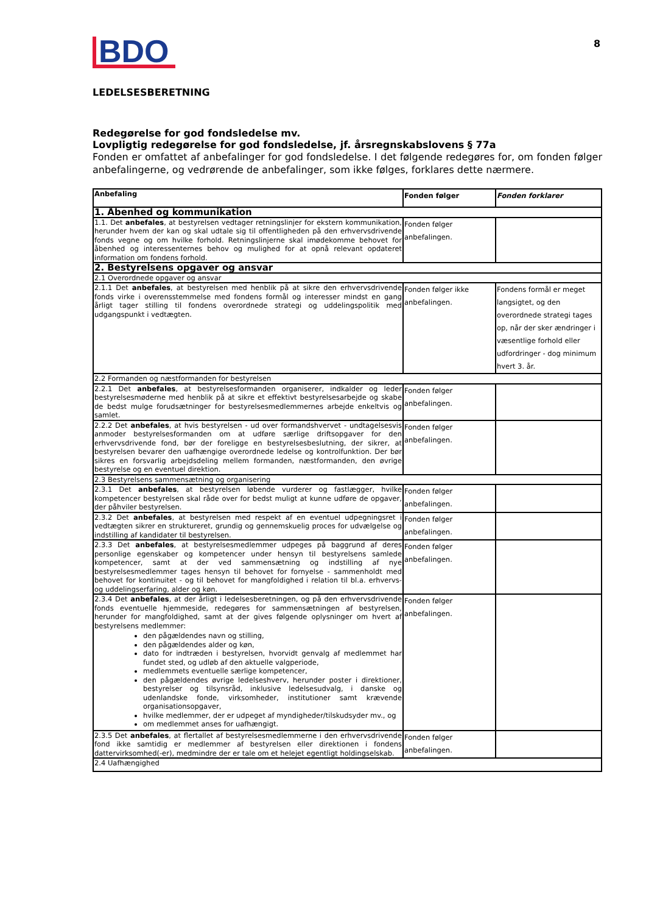BDO
8
LEDELSESBERETNING
Redegørelse for god fondsledelse mv.
Lovpligtig redegørelse for god fondsledelse, jf. årsregnskabslovens § 77a
Fonden er omfattet af anbefalinger for god fondsledelse. I det følgende redegøres for, om fonden følger anbefalingerne, og vedrørende de anbefalinger, som ikke følges, forklares dette nærmere.
| Anbefaling | Fonden følger | Fonden forklarer |
| --- | --- | --- |
| 1. Åbenhed og kommunikation | | |
| 1.1. Det anbefales , at bestyrelsen vedtager retningslinjer for ekstern kommunikation, herunder hvem der kan og skal udtale sig til offentligheden på den erhvervsdrivende fonds vegne og om hvilke forhold. Retningslinjerne skal imødekomme behovet for åbenhed og interessenternes behov og mulighed for at opnå relevant opdateret information om fondens forhold. | Fonden følger anbefalingen. | |
| 2. Bestyrelsens opgaver og ansvar | | |
| 2.1 Overordnede opgaver og ansvar | | |
| 2.1.1 Det anbefales , at bestyrelsen med henblik på at sikre den erhvervsdrivende fonds virke i overensstemmelse med fondens formål og interesser mindst en gang årligt tager stilling til fondens overordnede strategi og uddelingspolitik med udgangspunkt i vedtægten. | Fonden følger ikke anbefalingen. | Fondens formål er meget langsigtet, og den overordnede strategi tages op, når der sker ændringer i væsentlige forhold eller udfordringer - dog minimum hvert 3. år. |
| 2.2 Formanden og næstformanden for bestyrelsen | | |
| 2.2.1 Det anbefales , at bestyrelsesformanden organiserer, indkalder og leder bestyrelsesmøderne med henblik på at sikre et effektivt bestyrelsesarbejde og skabe de bedst mulge forudsætninger for bestyrelsesmedlemmernes arbejde enkeltvis og samlet. | Fonden følger anbefalingen. | |
| 2.2.2 Det anbefales , at hvis bestyrelsen - ud over formandshvervet - undtagelsesvis anmoder bestyrelsesformanden om at udføre særlige driftsopgaver for den erhvervsdrivende fond, bør der foreligge en bestyrelsesbeslutning, der sikrer, at bestyrelsen bevarer den uafhængige overordnede ledelse og kontrolfunktion. Der bør sikres en forsvarlig arbejdsdeling mellem formanden, næstformanden, den øvrige bestyrelse og en eventuel direktion. | Fonden følger anbefalingen. | |
| 2.3 Bestyrelsens sammensætning og organisering | | |
| 2.3.1 Det anbefales , at bestyrelsen løbende vurderer og fastlægger, hvilke kompetencer bestyrelsen skal råde over for bedst muligt at kunne udføre de opgaver, der påhviler bestyrelsen. | Fonden følger anbefalingen. | |
| 2.3.2 Det anbefales , at bestyrelsen med respekt af en eventuel udpegningsret i vedtægten sikrer en struktureret, grundig og gennemskuelig proces for udvælgelse og indstilling af kandidater til bestyrelsen. | Fonden følger anbefalingen. | |
| 2.3.3 Det anbefales , at bestyrelsesmedlemmer udpeges på baggrund af deres personlige egenskaber og kompetencer under hensyn til bestyrelsens samlede kompetencer, samt at der ved sammensætning og indstilling af nye bestyrelsesmedlemmer tages hensyn til behovet for fornyelse - sammenholdt med behovet for kontinuitet - og til behovet for mangfoldighed i relation til bl.a. erhvervs- og uddelingserfaring, alder og køn. | Fonden følger anbefalingen. | |
| 2.3.4 Det anbefales , at der årligt i ledelsesberetningen, og på den erhvervsdrivende fonds eventuelle hjemmeside, redegøres for sammensætningen af bestyrelsen, herunder for mangfoldighed, samt at der gives følgende oplysninger om hvert af bestyrelsens medlemmer: den pågældendes navn og stilling, den pågældendes alder og køn, dato for indtræden i bestyrelsen, hvorvidt genvalg af medlemmet har fundet sted, og udløb af den aktuelle valgperiode, medlemmets eventuelle særlige kompetencer, den pågældendes øvrige ledelseshverv, herunder poster i direktioner, bestyrelser og tilsynsråd, inklusive ledelsesudvalg, i danske og udenlandske fonde, virksomheder, institutioner samt krævende organisationsopgaver, hvilke medlemmer, der er udpeget af myndigheder/tilskudsyder mv., og om medlemmet anses for uafhængigt. | Fonden følger anbefalingen. | |
| 2.3.5 Det anbefales , at flertallet af bestyrelsesmedlemmerne i den erhvervsdrivende fond ikke samtidig er medlemmer af bestyrelsen eller direktionen i fondens dattervirksomhed(-er), medmindre der er tale om et helejet egentligt holdingselskab. | Fonden følger anbefalingen. | |
| 2.4 Uafhængighed | | |